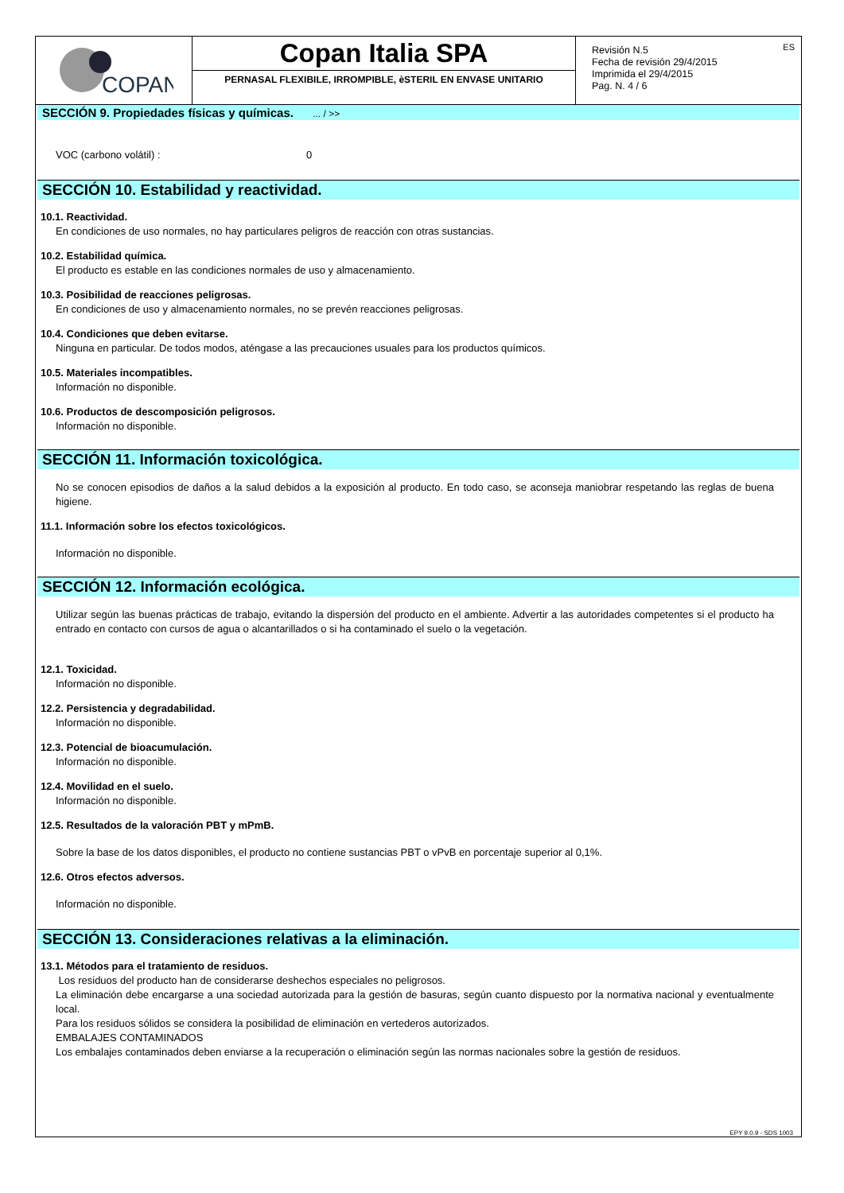COPAN
Copan Italia SPA
PERNASAL FLEXIBILE, IRROMPIBLE, èSTERIL EN ENVASE UNITARIO
Revisión N.5
Fecha de revisión 29/4/2015
Imprimida el 29/4/2015
Pag. N. 4 / 6
ES
SECCIÓN 9. Propiedades físicas y químicas. ... / >>
VOC (carbono volátil) : 0
SECCIÓN 10. Estabilidad y reactividad.
10.1. Reactividad.
En condiciones de uso normales, no hay particulares peligros de reacción con otras sustancias.
10.2. Estabilidad química.
El producto es estable en las condiciones normales de uso y almacenamiento.
10.3. Posibilidad de reacciones peligrosas.
En condiciones de uso y almacenamiento normales, no se prevén reacciones peligrosas.
10.4. Condiciones que deben evitarse.
Ninguna en particular. De todos modos, aténgase a las precauciones usuales para los productos químicos.
10.5. Materiales incompatibles.
Información no disponible.
10.6. Productos de descomposición peligrosos.
Información no disponible.
SECCIÓN 11. Información toxicológica.
No se conocen episodios de daños a la salud debidos a la exposición al producto. En todo caso, se aconseja maniobrar respetando las reglas de buena higiene.
11.1. Información sobre los efectos toxicológicos.
Información no disponible.
SECCIÓN 12. Información ecológica.
Utilizar según las buenas prácticas de trabajo, evitando la dispersión del producto en el ambiente. Advertir a las autoridades competentes si el producto ha entrado en contacto con cursos de agua o alcantarillados o si ha contaminado el suelo o la vegetación.
12.1. Toxicidad.
Información no disponible.
12.2. Persistencia y degradabilidad.
Información no disponible.
12.3. Potencial de bioacumulación.
Información no disponible.
12.4. Movilidad en el suelo.
Información no disponible.
12.5. Resultados de la valoración PBT y mPmB.
Sobre la base de los datos disponibles, el producto no contiene sustancias PBT o vPvB en porcentaje superior al 0,1%.
12.6. Otros efectos adversos.
Información no disponible.
SECCIÓN 13. Consideraciones relativas a la eliminación.
13.1. Métodos para el tratamiento de residuos.
Los residuos del producto han de considerarse deshechos especiales no peligrosos.
La eliminación debe encargarse a una sociedad autorizada para la gestión de basuras, según cuanto dispuesto por la normativa nacional y eventualmente local.
Para los residuos sólidos se considera la posibilidad de eliminación en vertederos autorizados.
EMBALAJES CONTAMINADOS
Los embalajes contaminados deben enviarse a la recuperación o eliminación según las normas nacionales sobre la gestión de residuos.
EPY 9.0.9 - SDS 1003